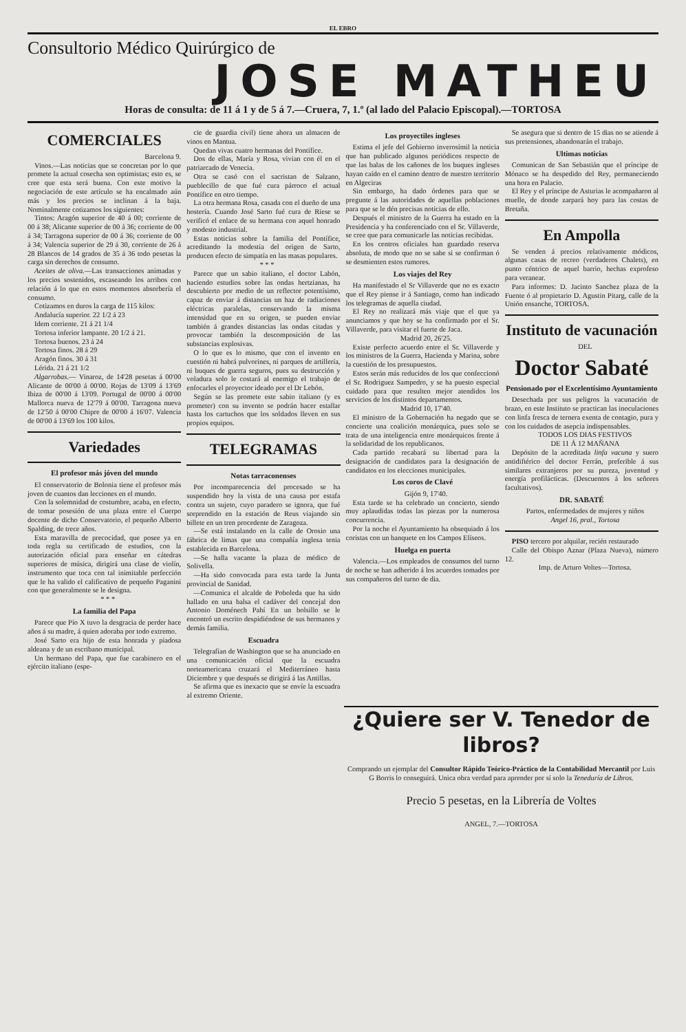EL EBRO
Consultorio Médico Quirúrgico de
JOSE MATHEU
Horas de consulta: de 11 á 1 y de 5 á 7.—Cruera, 7, 1.º (al lado del Palacio Episcopal).—TORTOSA
COMERCIALES
Barcelona 9.
Vinos.—Las noticias que se concretan por lo que promete la actual cosecha son optimistas; esto es, se cree que esta será buena. Con este motivo la negociación de este artículo se ha encalmado aún más y los precios se inclinan á la baja. Nominalmente cotizamos los siguientes:
Tintos: Aragón superior de 40 á 00; corriente de 00 á 38; Alicante superior de 00 á 36; corriente de 00 á 34; Tarragona superior de 00 á 36; corriente de 00 á 34; Valencia superior de 29 á 30, corriente de 26 á 28 Blancos de 14 grados de 35 á 36 todo pesetas la carga sin derechos de consumo.
Aceites de oliva.—Las transacciones animadas y los precios sostenidos, escaseando los arribos con relación á lo que en estos momentos absorbería el consumo.
Cotizamos en duros la carga de 115 kilos:
Andalucía superior. 22 1/2 á 23
Idem corriente. 21 á 21 1/4
Tortosa inferior lampante. 20 1/2 á 21.
Tortosa buenos. 23 á 24
Tortosa finos. 28 á 29
Aragón finos. 30 á 31
Lérida. 21 á 21 1/2
Algarrobas.— Vinaroz, de 14'28 pesetas á 00'00 Alicante de 00'00 á 00'00. Rojas de 13'09 á 13'69 Ibiza de 00'00 á 13'09. Portugal de 00'00 á 00'00 Mallorca nueva de 12'79 á 00'00. Tarragona nueva de 12'50 á 00'00 Chipre de 00'00 á 16'07. Valencia de 00'00 á 13'69 los 100 kilos.
Variedades
El profesor más jóven del mundo
El conservatorio de Bolonia tiene el profesor más joven de cuantos dan lecciones en el mundo.
Con la solemnidad de costumbre, acaba, en efecto, de tomar posesión de una plaza entre el Cuerpo docente de dicho Conservatorio, el pequeño Alberto Spalding, de trece años.
Esta maravilla de precocidad, que posee ya en toda regla su certificado de estudios, con la autorización oficial para enseñar en cátedras superiores de música, dirigirá una clase de violín, instrumento que toca con tal inimitable perfección que le ha valido el calificativo de pequeño Paganini con que generalmente se le designa.
* * *
La familia del Papa
Parece que Pío X tuvo la desgracia de perder hace años á su madre, á quien adoraba por todo extremo.
José Sarto era hijo de esta honrada y piadosa aldeana y de un escribano municipal.
Un hermano del Papa, que fue carabinero en el ejército italiano (espe-
cie de guardia civil) tiene ahora un almacen de vinos en Mantua.
Quedan vivas cuatro hermanas del Pontífice.
Dos de ellas, María y Rosa, vivian con él en el patriarcado de Venecia.
Otra se casó con el sacristan de Salzano, pueblecillo de que fué cura párroco el actual Pontífice en otro tiempo.
La otra hermana Rosa, casada con el dueño de una hostería. Cuando José Sarto fué cura de Riese se verificó el enlace de su hermana con aquel honrado y modesto industrial.
Estas noticias sobre la familia del Pontífice, acreditando la modestia del origen de Sarto, producen efecto de simpatía en las masas populares.
* * *
Parece que un sabio italiano, el doctor Labón, haciendo estudios sobre las ondas hertzianas, ha descubierto por medio de un reflector potentísimo, capaz de enviar á distancias un haz de radiaciones eléctricas paralelas, conservando la misma intensidad que en su origen, se pueden enviar también á grandes distancias las ondas citadas y provocar también la descomposición de las substancias explosivas.
O lo que es lo mismo, que con el invento en cuestión ni habrá pulvorines, ni parques de artillería, ni buques de guerra seguros, pues su destrucción y voladura solo le costará al enemigo el trabajo de enfocarles el proyector ideado por el Dr Lebón.
Según se las promete este sabio italiano (y es prometer) con su invento se podrán hacer estallar hasta los cartuchos que los soldados lleven en sus propios equipos.
TELEGRAMAS
Notas tarraconenses
Por incomparecencia del procesado se ha suspendido hoy la vista de una causa por estafa contra un sujeto, cuyo paradero se ignora, que fué sorprendido en la estación de Reus viajando sin billete en un tren procedente de Zaragoza.
—Se está instalando en la calle de Orosio una fábrica de limas que una compañía inglesa tenia establecida en Barcelona.
—Se halla vacante la plaza de médico de Solivella.
—Ha sido convocada para esta tarde la Junta provincial de Sanidad.
—Comunica el alcalde de Poboleda que ha sido hallado en una balsa el cadáver del concejal don Antonio Doménech Pahí En un bolsillo se le encontró un escrito despidiéndose de sus hermanos y demás familia.
Escuadra
Telegrafían de Washington que se ha anunciado en una comunicación oficial que la escuadra norteamericana cruzará el Mediterráneo hasta Diciembre y que después se dirigirá á las Antillas.
Se afirma que es inexacto que se envíe la escuadra al extremo Oriente.
Los proyectiles ingleses
Estima el jefe del Gobierno inverosímil la noticia que han publicado algunos periódicos respecto de que las balas de los cañones de los buques ingleses hayan caído en el camino dentro de nuestro territorio en Algeciras
Sin embargo, ha dado órdenes para que se pregunte á las autoridades de aquellas poblaciones para que se le dén precisas noticias de ello.
Después el ministro de la Guerra ha estado en la Presidencia y ha conferenciado con el Sr. Villaverde, se cree que para comunicarle las noticias recibidas.
En los centros oficiales han guardado reserva absoluta, de modo que no se sabe si se confirman ó se desmienten estos rumores.
Los viajes del Rey
Ha manifestado el Sr Villaverde que no es exacto que el Rey piense ir á Santiago, como han indicado los telegramas de aquella ciudad.
El Rey no realizará más viaje que el que ya anunciamos y que hoy se ha confirmado por el Sr. Villaverde, para visitar el fuerte de Jaca.
Madrid 20, 26'25.
Existe perfecto acuerdo entre el Sr. Villaverde y los ministros de la Guerra, Hacienda y Marina, sobre la cuestión de los presupuestos.
Estos serán más reducidos de los que confeccionó el Sr. Rodriguez Sampedro, y se ha puesto especial cuidado para que resulten mejor atendidos los servicios de los distintos departamentos.
Madrid 10, 17'40.
El ministro de la Gobernación ha negado que se concierte una coalición monárquica, pues solo se trata de una inteligencia entre monárquicos frente á la solidaridad de los republicanos.
Cada partido recabará su libertad para la designación de candidatos para la designación de candidatos en los elecciones municipales.
Los coros de Clavé
Gijón 9, 17'40.
Esta tarde se ha celebrado un concierto, siendo muy aplaudidas todas las piezas por la numerosa concurrencia.
Por la noche el Ayuntamiento ha obsequiado á los coristas con un banquete en los Campos Elíseos.
Huelga en puerta
Valencia.—Los empleados de consumos del turno de noche se han adherido á los acuerdos tomados por sus compañeros del turno de dia.
Se asegura que si dentro de 15 dias no se atiende á sus pretensiones, abandonarán el trabajo.
Ultimas noticias
Comunican de San Sebastián que el príncipe de Mónaco se ha despedido del Rey, permaneciendo una hora en Palacio.
El Rey y el príncipe de Asturias le acompañaron al muelle, de donde zarpará hoy para las costas de Bretaña.
En Ampolla
Se venden á precios relativamente módicos, algunas casas de recreo (verdaderos Chalets), en punto céntrico de aquel barrio, hechas exprofeso para veranear.
Para informes: D. Jacinto Sanchez plaza de la Fuente ó al propietario D. Agustin Pitarg, calle de la Unión ensanche, TORTOSA.
Instituto de vacunación
DEL
Doctor Sabaté
Pensionado por el Excelentísimo Ayuntamiento
Desechada por sus peligros la vacunación de brazo, en este Instituto se practican las inoculaciones con linfa fresca de ternera exenta de contagio, pura y con los cuidados de asepcia indispensables.
TODOS LOS DIAS FESTIVOS
DE 11 Á 12 MAÑANA
Depósito de la acreditada linfa vacuna y suero antidiftérico del doctor Ferrán, preferible á sus similares extranjeros por su pureza, juventud y energía profilácticas. (Descuentos á los señores facultativos).
DR. SABATÉ
Partos, enfermedades de mujeres y niños
Angel 16, pral., Tortosa
PISO tercero por alquilar, recién restaurado
Calle del Obispo Aznar (Plaza Nueva), número 12.
Imp. de Arturo Voltes—Tortosa.
¿Quiere ser V. Tenedor de libros?
Comprando un ejemplar del Consultor Rápido Teórico-Práctico de la Contabilidad Mercantil por Luis G Borris lo conseguirá. Unica obra verdad para aprender por sí solo la Teneduría de Libros.
Precio 5 pesetas, en la Librería de Voltes
ANGEL, 7.—TORTOSA